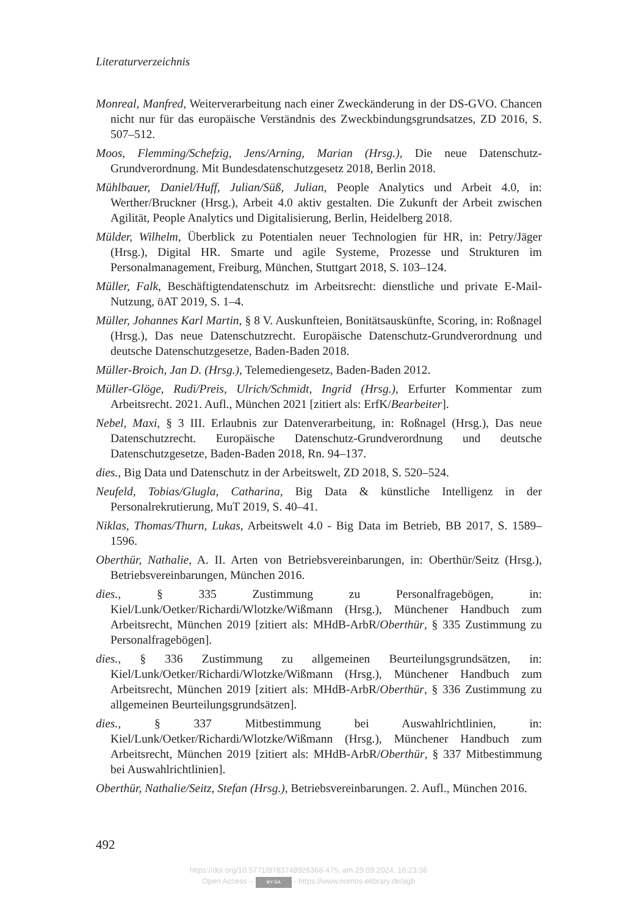Literaturverzeichnis
Monreal, Manfred, Weiterverarbeitung nach einer Zweckänderung in der DS-GVO. Chancen nicht nur für das europäische Verständnis des Zweckbindungsgrundsatzes, ZD 2016, S. 507–512.
Moos, Flemming/Schefzig, Jens/Arning, Marian (Hrsg.), Die neue Datenschutz-Grundverordnung. Mit Bundesdatenschutzgesetz 2018, Berlin 2018.
Mühlbauer, Daniel/Huff, Julian/Süß, Julian, People Analytics und Arbeit 4.0, in: Werther/Bruckner (Hrsg.), Arbeit 4.0 aktiv gestalten. Die Zukunft der Arbeit zwischen Agilität, People Analytics und Digitalisierung, Berlin, Heidelberg 2018.
Mülder, Wilhelm, Überblick zu Potentialen neuer Technologien für HR, in: Petry/Jäger (Hrsg.), Digital HR. Smarte und agile Systeme, Prozesse und Strukturen im Personalmanagement, Freiburg, München, Stuttgart 2018, S. 103–124.
Müller, Falk, Beschäftigtendatenschutz im Arbeitsrecht: dienstliche und private E-Mail-Nutzung, öAT 2019, S. 1–4.
Müller, Johannes Karl Martin, § 8 V. Auskunfteien, Bonitätsauskünfte, Scoring, in: Roßnagel (Hrsg.), Das neue Datenschutzrecht. Europäische Datenschutz-Grundverordnung und deutsche Datenschutzgesetze, Baden-Baden 2018.
Müller-Broich, Jan D. (Hrsg.), Telemediengesetz, Baden-Baden 2012.
Müller-Glöge, Rudi/Preis, Ulrich/Schmidt, Ingrid (Hrsg.), Erfurter Kommentar zum Arbeitsrecht. 2021. Aufl., München 2021 [zitiert als: ErfK/Bearbeiter].
Nebel, Maxi, § 3 III. Erlaubnis zur Datenverarbeitung, in: Roßnagel (Hrsg.), Das neue Datenschutzrecht. Europäische Datenschutz-Grundverordnung und deutsche Datenschutzgesetze, Baden-Baden 2018, Rn. 94–137.
dies., Big Data und Datenschutz in der Arbeitswelt, ZD 2018, S. 520–524.
Neufeld, Tobias/Glugla, Catharina, Big Data & künstliche Intelligenz in der Personalrekrutierung, MuT 2019, S. 40–41.
Niklas, Thomas/Thurn, Lukas, Arbeitswelt 4.0 - Big Data im Betrieb, BB 2017, S. 1589–1596.
Oberthür, Nathalie, A. II. Arten von Betriebsvereinbarungen, in: Oberthür/Seitz (Hrsg.), Betriebsvereinbarungen, München 2016.
dies., § 335 Zustimmung zu Personalfragebögen, in: Kiel/Lunk/Oetker/Richardi/Wlotzke/Wißmann (Hrsg.), Münchener Handbuch zum Arbeitsrecht, München 2019 [zitiert als: MHdB-ArbR/Oberthür, § 335 Zustimmung zu Personalfragebögen].
dies., § 336 Zustimmung zu allgemeinen Beurteilungsgrundsätzen, in: Kiel/Lunk/Oetker/Richardi/Wlotzke/Wißmann (Hrsg.), Münchener Handbuch zum Arbeitsrecht, München 2019 [zitiert als: MHdB-ArbR/Oberthür, § 336 Zustimmung zu allgemeinen Beurteilungsgrundsätzen].
dies., § 337 Mitbestimmung bei Auswahlrichtlinien, in: Kiel/Lunk/Oetker/Richardi/Wlotzke/Wißmann (Hrsg.), Münchener Handbuch zum Arbeitsrecht, München 2019 [zitiert als: MHdB-ArbR/Oberthür, § 337 Mitbestimmung bei Auswahlrichtlinien].
Oberthür, Nathalie/Seitz, Stefan (Hrsg.), Betriebsvereinbarungen. 2. Aufl., München 2016.
492
https://doi.org/10.5771/9783748926368-475, am 29.09.2024, 16:23:36
Open Access – BY-SA - https://www.nomos-elibrary.de/agb